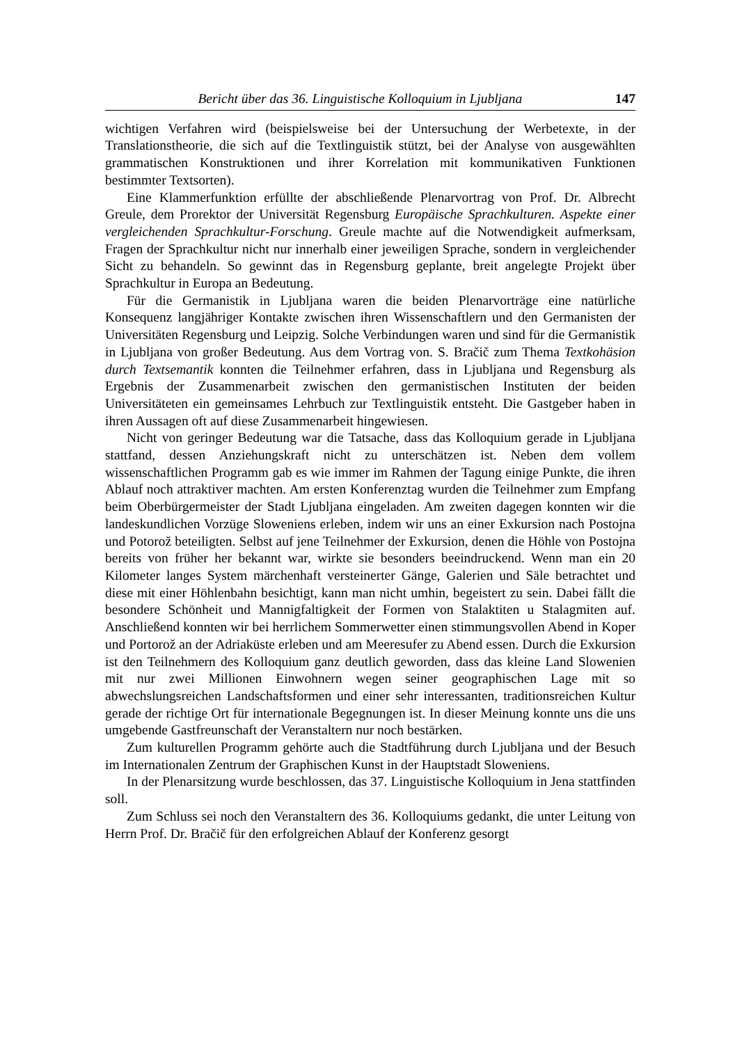Bericht über das 36. Linguistische Kolloquium in Ljubljana 147
wichtigen Verfahren wird (beispielsweise bei der Untersuchung der Werbetexte, in der Translationstheorie, die sich auf die Textlinguistik stützt, bei der Analyse von ausgewählten grammatischen Konstruktionen und ihrer Korrelation mit kommunikativen Funktionen bestimmter Textsorten).
Eine Klammerfunktion erfüllte der abschließende Plenarvortrag von Prof. Dr. Albrecht Greule, dem Prorektor der Universität Regensburg Europäische Sprachkulturen. Aspekte einer vergleichenden Sprachkultur-Forschung. Greule machte auf die Notwendigkeit aufmerksam, Fragen der Sprachkultur nicht nur innerhalb einer jeweiligen Sprache, sondern in vergleichender Sicht zu behandeln. So gewinnt das in Regensburg geplante, breit angelegte Projekt über Sprachkultur in Europa an Bedeutung.
Für die Germanistik in Ljubljana waren die beiden Plenarvorträge eine natürliche Konsequenz langjähriger Kontakte zwischen ihren Wissenschaftlern und den Germanisten der Universitäten Regensburg und Leipzig. Solche Verbindungen waren und sind für die Germanistik in Ljubljana von großer Bedeutung. Aus dem Vortrag von. S. Bračič zum Thema Textkohäsion durch Textsemantik konnten die Teilnehmer erfahren, dass in Ljubljana und Regensburg als Ergebnis der Zusammenarbeit zwischen den germanistischen Instituten der beiden Universitäteten ein gemeinsames Lehrbuch zur Textlinguistik entsteht. Die Gastgeber haben in ihren Aussagen oft auf diese Zusammenarbeit hingewiesen.
Nicht von geringer Bedeutung war die Tatsache, dass das Kolloquium gerade in Ljubljana stattfand, dessen Anziehungskraft nicht zu unterschätzen ist. Neben dem vollem wissenschaftlichen Programm gab es wie immer im Rahmen der Tagung einige Punkte, die ihren Ablauf noch attraktiver machten. Am ersten Konferenztag wurden die Teilnehmer zum Empfang beim Oberbürgermeister der Stadt Ljubljana eingeladen. Am zweiten dagegen konnten wir die landeskundlichen Vorzüge Sloweniens erleben, indem wir uns an einer Exkursion nach Postojna und Potorož beteiligten. Selbst auf jene Teilnehmer der Exkursion, denen die Höhle von Postojna bereits von früher her bekannt war, wirkte sie besonders beeindruckend. Wenn man ein 20 Kilometer langes System märchenhaft versteinerter Gänge, Galerien und Säle betrachtet und diese mit einer Höhlenbahn besichtigt, kann man nicht umhin, begeistert zu sein. Dabei fällt die besondere Schönheit und Mannigfaltigkeit der Formen von Stalaktiten u Stalagmiten auf. Anschließend konnten wir bei herrlichem Sommerwetter einen stimmungsvollen Abend in Koper und Portorož an der Adriaküste erleben und am Meeresufer zu Abend essen. Durch die Exkursion ist den Teilnehmern des Kolloquium ganz deutlich geworden, dass das kleine Land Slowenien mit nur zwei Millionen Einwohnern wegen seiner geographischen Lage mit so abwechslungsreichen Landschaftsformen und einer sehr interessanten, traditionsreichen Kultur gerade der richtige Ort für internationale Begegnungen ist. In dieser Meinung konnte uns die uns umgebende Gastfreunschaft der Veranstaltern nur noch bestärken.
Zum kulturellen Programm gehörte auch die Stadtführung durch Ljubljana und der Besuch im Internationalen Zentrum der Graphischen Kunst in der Hauptstadt Sloweniens.
In der Plenarsitzung wurde beschlossen, das 37. Linguistische Kolloquium in Jena stattfinden soll.
Zum Schluss sei noch den Veranstaltern des 36. Kolloquiums gedankt, die unter Leitung von Herrn Prof. Dr. Bračič für den erfolgreichen Ablauf der Konferenz gesorgt